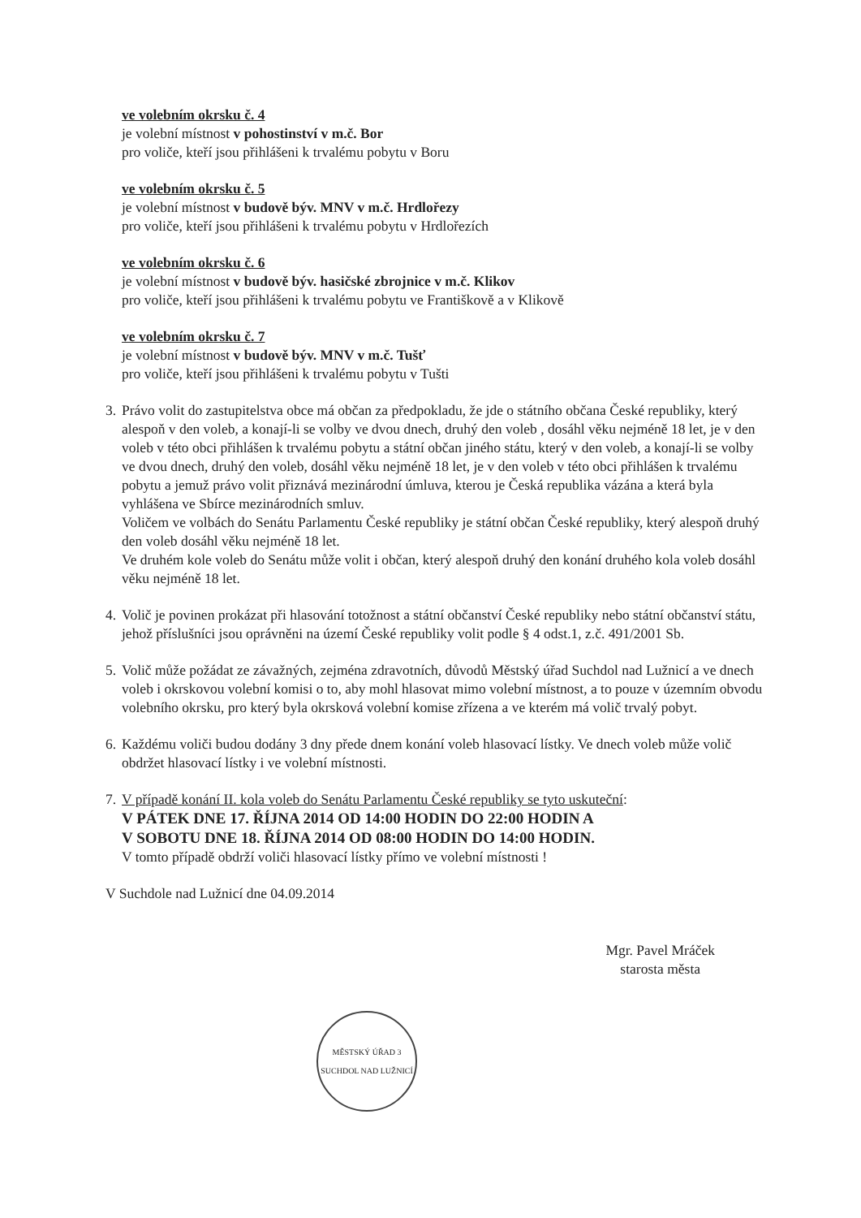ve volebním okrsku č. 4
je volební místnost v pohostinství v m.č. Bor
pro voliče, kteří jsou přihlášeni k trvalému pobytu v Boru
ve volebním okrsku č. 5
je volební místnost v budově býv. MNV v m.č. Hrdlořezy
pro voliče, kteří jsou přihlášeni k trvalému pobytu v Hrdlořezích
ve volebním okrsku č. 6
je volební místnost v budově býv. hasičské zbrojnice v m.č. Klikov
pro voliče, kteří jsou přihlášeni k trvalému pobytu ve Františkově a v Klikově
ve volebním okrsku č. 7
je volební místnost v budově býv. MNV v m.č. Tušť
pro voliče, kteří jsou přihlášeni k trvalému pobytu v Tušti
3.
Právo volit do zastupitelstva obce má občan za předpokladu, že jde o státního občana České republiky, který alespoň v den voleb, a konají-li se volby ve dvou dnech, druhý den voleb , dosáhl věku nejméně 18 let, je v den voleb v této obci přihlášen k trvalému pobytu a státní občan jiného státu, který v den voleb, a konají-li se volby ve dvou dnech, druhý den voleb, dosáhl věku nejméně 18 let, je v den voleb v této obci přihlášen k trvalému pobytu a jemuž právo volit přiznává mezinárodní úmluva, kterou je Česká republika vázána a která byla vyhlášena ve Sbírce mezinárodních smluv.
Voličem ve volbách do Senátu Parlamentu České republiky je státní občan České republiky, který alespoň druhý den voleb dosáhl věku nejméně 18 let.
Ve druhém kole voleb do Senátu může volit i občan, který alespoň druhý den konání druhého kola voleb dosáhl věku nejméně 18 let.
4.
Volič je povinen prokázat při hlasování totožnost a státní občanství České republiky nebo státní občanství státu, jehož příslušníci jsou oprávněni na území České republiky volit podle § 4 odst.1, z.č. 491/2001 Sb.
5.
Volič může požádat ze závažných, zejména zdravotních, důvodů Městský úřad Suchdol nad Lužnicí a ve dnech voleb i okrskovou volební komisi o to, aby mohl hlasovat mimo volební místnost, a to pouze v územním obvodu volebního okrsku, pro který byla okrsková volební komise zřízena a ve kterém má volič trvalý pobyt.
6.
Každému voliči budou dodány 3 dny přede dnem konání voleb hlasovací lístky. Ve dnech voleb může volič obdržet hlasovací lístky i ve volební místnosti.
7.
V případě konání II. kola voleb do Senátu Parlamentu České republiky se tyto uskuteční:
V PÁTEK DNE 17. ŘÍJNA 2014 OD 14:00 HODIN DO 22:00 HODIN A
V SOBOTU DNE 18. ŘÍJNA 2014 OD 08:00 HODIN DO 14:00 HODIN.
V tomto případě obdrží voliči hlasovací lístky přímo ve volební místnosti !
V Suchdole nad Lužnicí dne 04.09.2014
Mgr. Pavel Mráček
starosta města
MĚSTSKÝ ÚŘAD 3
SUCHDOL NAD LUŽNICÍ